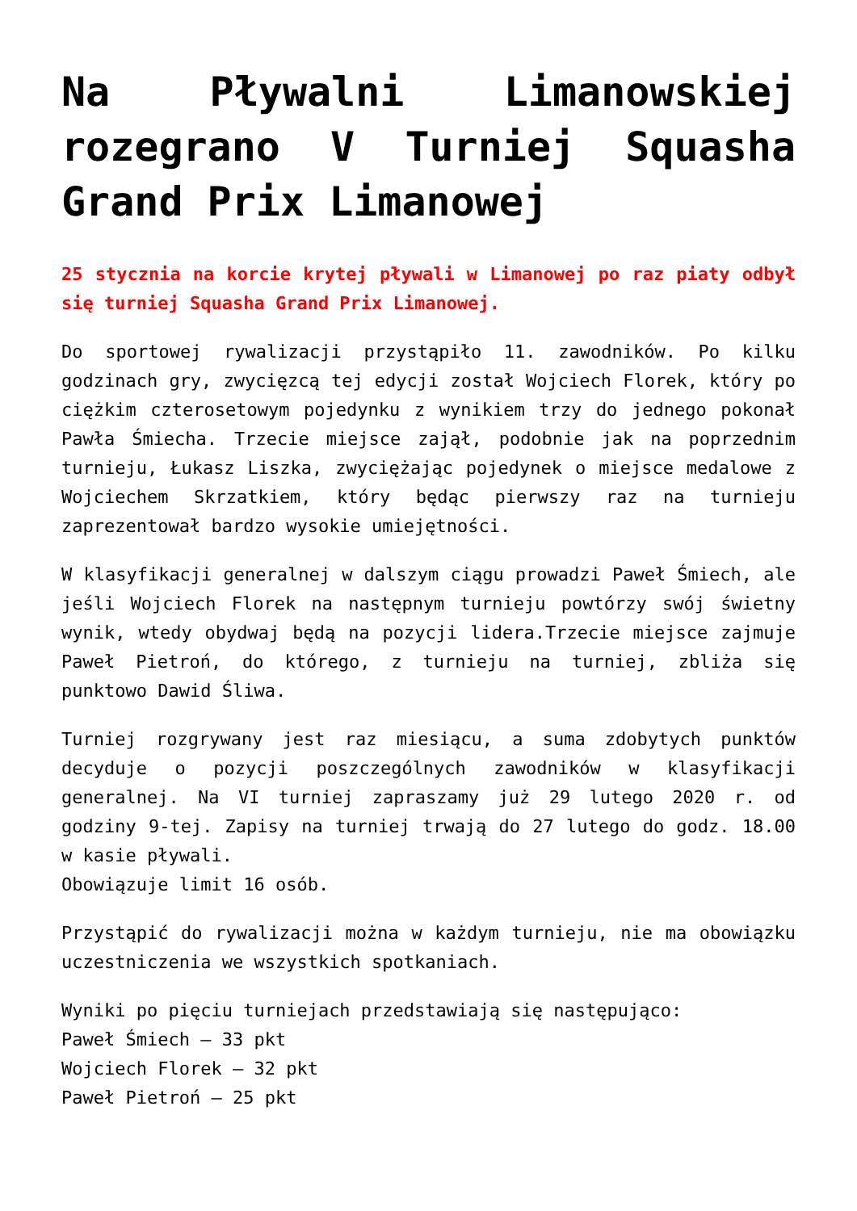Na Pływalni Limanowskiej rozegrano V Turniej Squasha Grand Prix Limanowej
25 stycznia na korcie krytej pływali w Limanowej po raz piaty odbył się turniej Squasha Grand Prix Limanowej.
Do sportowej rywalizacji przystąpiło 11. zawodników. Po kilku godzinach gry, zwycięzcą tej edycji został Wojciech Florek, który po ciężkim czterosetowym pojedynku z wynikiem trzy do jednego pokonał Pawła Śmiecha. Trzecie miejsce zajął, podobnie jak na poprzednim turnieju, Łukasz Liszka, zwyciężając pojedynek o miejsce medalowe z Wojciechem Skrzatkiem, który będąc pierwszy raz na turnieju zaprezentował bardzo wysokie umiejętności.
W klasyfikacji generalnej w dalszym ciągu prowadzi Paweł Śmiech, ale jeśli Wojciech Florek na następnym turnieju powtórzy swój świetny wynik, wtedy obydwaj będą na pozycji lidera.Trzecie miejsce zajmuje Paweł Pietroń, do którego, z turnieju na turniej, zbliża się punktowo Dawid Śliwa.
Turniej rozgrywany jest raz miesiącu, a suma zdobytych punktów decyduje o pozycji poszczególnych zawodników w klasyfikacji generalnej. Na VI turniej zapraszamy już 29 lutego 2020 r. od godziny 9-tej. Zapisy na turniej trwają do 27 lutego do godz. 18.00 w kasie pływali.
Obowiązuje limit 16 osób.
Przystąpić do rywalizacji można w każdym turnieju, nie ma obowiązku uczestniczenia we wszystkich spotkaniach.
Wyniki po pięciu turniejach przedstawiają się następująco:
Paweł Śmiech – 33 pkt
Wojciech Florek – 32 pkt
Paweł Pietroń – 25 pkt